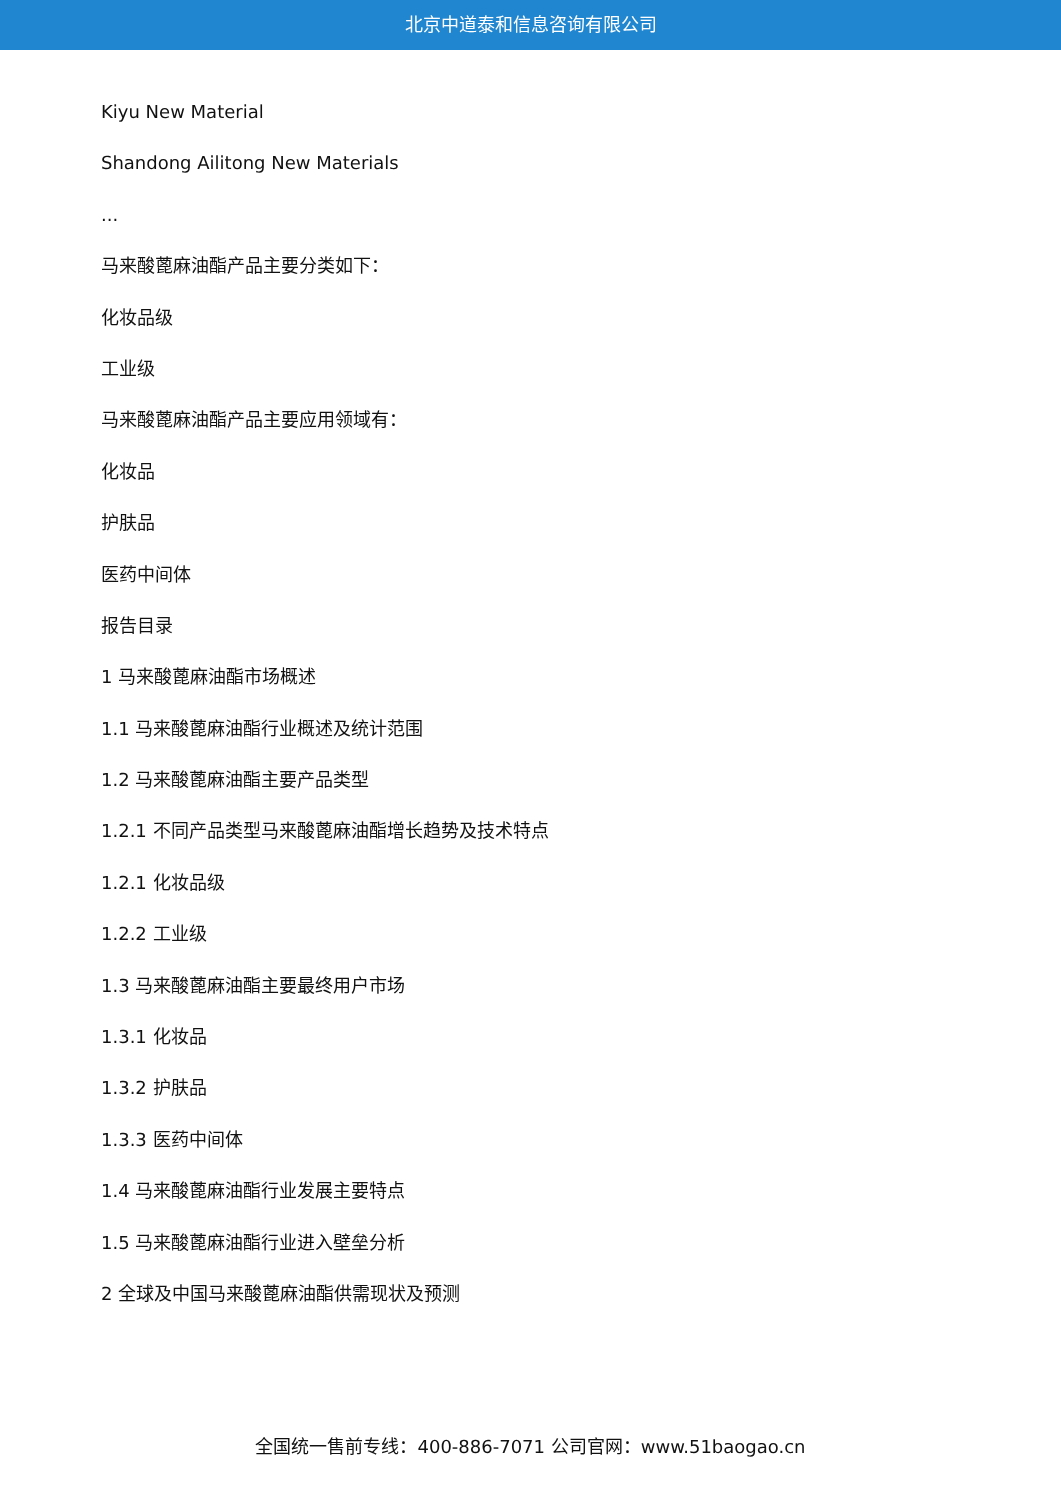北京中道泰和信息咨询有限公司
Kiyu New Material
Shandong Ailitong New Materials
...
马来酸蓖麻油酯产品主要分类如下：
化妆品级
工业级
马来酸蓖麻油酯产品主要应用领域有：
化妆品
护肤品
医药中间体
报告目录
1 马来酸蓖麻油酯市场概述
1.1 马来酸蓖麻油酯行业概述及统计范围
1.2 马来酸蓖麻油酯主要产品类型
1.2.1 不同产品类型马来酸蓖麻油酯增长趋势及技术特点
1.2.1 化妆品级
1.2.2 工业级
1.3 马来酸蓖麻油酯主要最终用户市场
1.3.1 化妆品
1.3.2 护肤品
1.3.3 医药中间体
1.4 马来酸蓖麻油酯行业发展主要特点
1.5 马来酸蓖麻油酯行业进入壁垒分析
2 全球及中国马来酸蓖麻油酯供需现状及预测
全国统一售前专线：400-886-7071 公司官网：www.51baogao.cn